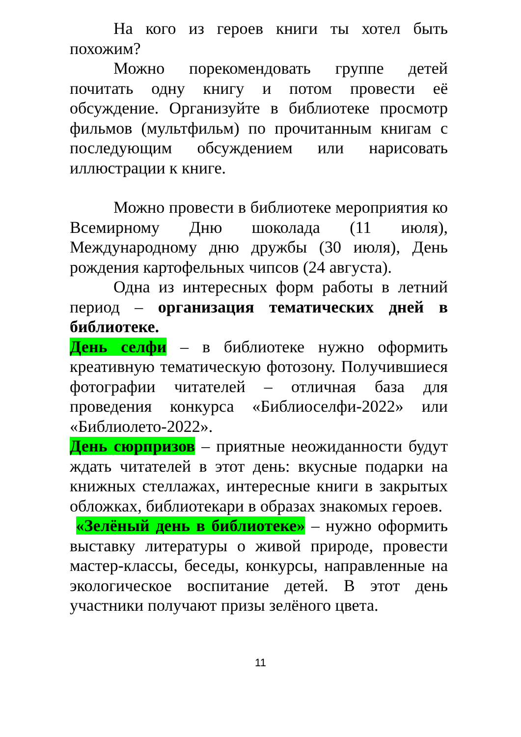На кого из героев книги ты хотел быть похожим?
Можно порекомендовать группе детей почитать одну книгу и потом провести её обсуждение. Организуйте в библиотеке просмотр фильмов (мультфильм) по прочитанным книгам с последующим обсуждением или нарисовать иллюстрации к книге.
Можно провести в библиотеке мероприятия ко Всемирному Дню шоколада (11 июля), Международному дню дружбы (30 июля), День рождения картофельных чипсов (24 августа).
Одна из интересных форм работы в летний период – организация тематических дней в библиотеке.
День селфи – в библиотеке нужно оформить креативную тематическую фотозону. Получившиеся фотографии читателей – отличная база для проведения конкурса «Библиоселфи-2022» или «Библиолето-2022».
День сюрпризов – приятные неожиданности будут ждать читателей в этот день: вкусные подарки на книжных стеллажах, интересные книги в закрытых обложках, библиотекари в образах знакомых героев.
«Зелёный день в библиотеке» – нужно оформить выставку литературы о живой природе, провести мастер-классы, беседы, конкурсы, направленные на экологическое воспитание детей. В этот день участники получают призы зелёного цвета.
11